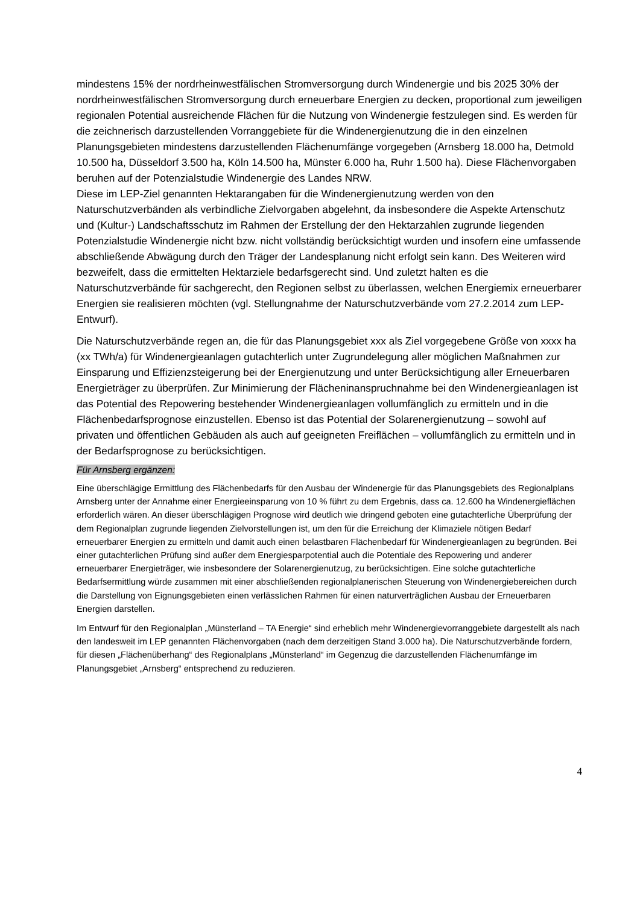mindestens 15% der nordrheinwestfälischen Stromversorgung durch Windenergie und bis 2025 30% der nordrheinwestfälischen Stromversorgung durch erneuerbare Energien zu decken, proportional zum jeweiligen regionalen Potential ausreichende Flächen für die Nutzung von Windenergie festzulegen sind. Es werden für die zeichnerisch darzustellenden Vorranggebiete für die Windenergienutzung die in den einzelnen Planungsgebieten mindestens darzustellenden Flächenumfänge vorgegeben (Arnsberg 18.000 ha, Detmold 10.500 ha, Düsseldorf 3.500 ha, Köln 14.500 ha, Münster 6.000 ha, Ruhr 1.500 ha). Diese Flächenvorgaben beruhen auf der Potenzialstudie Windenergie des Landes NRW.
Diese im LEP-Ziel genannten Hektarangaben für die Windenergienutzung werden von den Naturschutzverbänden als verbindliche Zielvorgaben abgelehnt, da insbesondere die Aspekte Artenschutz und (Kultur-) Landschaftsschutz im Rahmen der Erstellung der den Hektarzahlen zugrunde liegenden Potenzialstudie Windenergie nicht bzw. nicht vollständig berücksichtigt wurden und insofern eine umfassende abschließende Abwägung durch den Träger der Landesplanung nicht erfolgt sein kann. Des Weiteren wird bezweifelt, dass die ermittelten Hektarziele bedarfsgerecht sind. Und zuletzt halten es die Naturschutzverbände für sachgerecht, den Regionen selbst zu überlassen, welchen Energiemix erneuerbarer Energien sie realisieren möchten (vgl. Stellungnahme der Naturschutzverbände vom 27.2.2014 zum LEP-Entwurf).
Die Naturschutzverbände regen an, die für das Planungsgebiet xxx als Ziel vorgegebene Größe von xxxx ha (xx TWh/a) für Windenergieanlagen gutachterlich unter Zugrundelegung aller möglichen Maßnahmen zur Einsparung und Effizienzsteigerung bei der Energienutzung und unter Berücksichtigung aller Erneuerbaren Energieträger zu überprüfen. Zur Minimierung der Flächeninanspruchnahme bei den Windenergieanlagen ist das Potential des Repowering bestehender Windenergieanlagen vollumfänglich zu ermitteln und in die Flächenbedarfsprognose einzustellen. Ebenso ist das Potential der Solarenergienutzung – sowohl auf privaten und öffentlichen Gebäuden als auch auf geeigneten Freiflächen – vollumfänglich zu ermitteln und in der Bedarfsprognose zu berücksichtigen.
Für Arnsberg ergänzen:
Eine überschlägige Ermittlung des Flächenbedarfs für den Ausbau der Windenergie für das Planungsgebiets des Regionalplans Arnsberg unter der Annahme einer Energieeinsparung von 10 % führt zu dem Ergebnis, dass ca. 12.600 ha Windenergieflächen erforderlich wären. An dieser überschlägigen Prognose wird deutlich wie dringend geboten eine gutachterliche Überprüfung der dem Regionalplan zugrunde liegenden Zielvorstellungen ist, um den für die Erreichung der Klimaziele nötigen Bedarf erneuerbarer Energien zu ermitteln und damit auch einen belastbaren Flächenbedarf für Windenergieanlagen zu begründen. Bei einer gutachterlichen Prüfung sind außer dem Energiesparpotential auch die Potentiale des Repowering und anderer erneuerbarer Energieträger, wie insbesondere der Solarenergienutzug, zu berücksichtigen. Eine solche gutachterliche Bedarfsermittlung würde zusammen mit einer abschließenden regionalplanerischen Steuerung von Windenergiebereichen durch die Darstellung von Eignungsgebieten einen verlässlichen Rahmen für einen naturverträglichen Ausbau der Erneuerbaren Energien darstellen.
Im Entwurf für den Regionalplan „Münsterland – TA Energie“ sind erheblich mehr Windenergievorranggebiete dargestellt als nach den landesweit im LEP genannten Flächenvorgaben (nach dem derzeitigen Stand 3.000 ha). Die Naturschutzverbände fordern, für diesen „Flächenüberhang“ des Regionalplans „Münsterland“ im Gegenzug die darzustellenden Flächenumfänge im Planungsgebiet „Arnsberg“ entsprechend zu reduzieren.
4